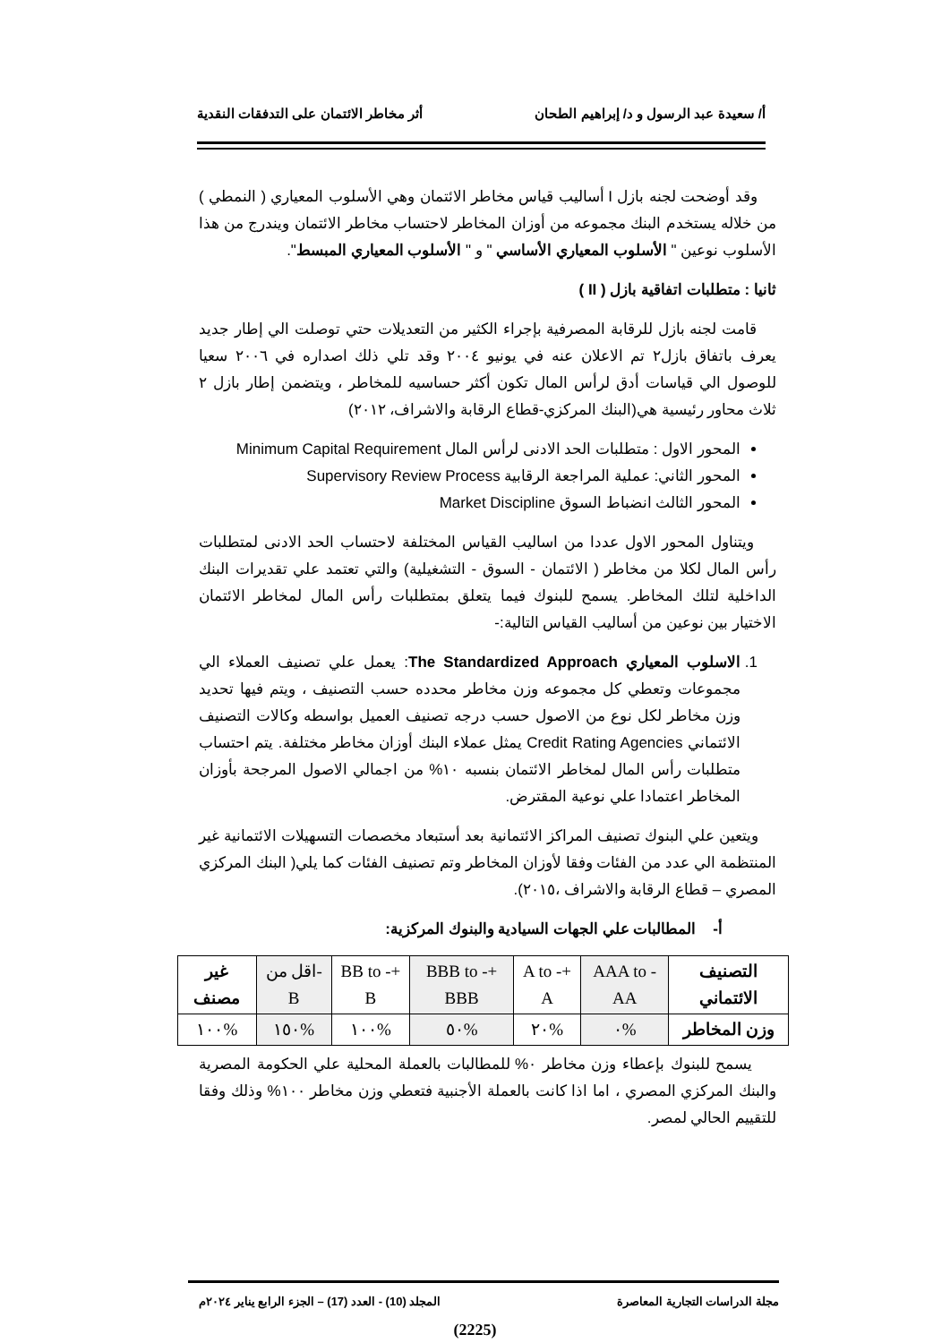أ/ سعيدة عبد الرسول و د/ إبراهيم الطحان أثر مخاطر الائتمان على التدفقات النقدية
وقد أوضحت لجنه بازل I أساليب قياس مخاطر الائتمان وهي الأسلوب المعياري ( النمطي ) من خلاله يستخدم البنك مجموعه من أوزان المخاطر لاحتساب مخاطر الائتمان ويندرج من هذا الأسلوب نوعين " الأسلوب المعياري الأساسي " و " الأسلوب المعياري المبسط".
ثانيا : متطلبات اتفاقية بازل ( II )
قامت لجنه بازل للرقابة المصرفية بإجراء الكثير من التعديلات حتي توصلت الي إطار جديد يعرف باتفاق بازل٢ تم الاعلان عنه في يونيو ٢٠٠٤ وقد تلي ذلك اصداره في ٢٠٠٦ سعيا للوصول الي قياسات أدق لرأس المال تكون أكثر حساسيه للمخاطر ، ويتضمن إطار بازل ٢ ثلاث محاور رئيسية هي(البنك المركزي-قطاع الرقابة والاشراف، ٢٠١٢)
المحور الاول : متطلبات الحد الادنى لرأس المال Minimum Capital Requirement
المحور الثاني: عملية المراجعة الرقابية Supervisory Review Process
المحور الثالث انضباط السوق Market Discipline
ويتناول المحور الاول عددا من اساليب القياس المختلفة لاحتساب الحد الادنى لمتطلبات رأس المال لكلا من مخاطر ( الائتمان - السوق - التشغيلية) والتي تعتمد علي تقديرات البنك الداخلية لتلك المخاطر. يسمح للبنوك فيما يتعلق بمتطلبات رأس المال لمخاطر الائتمان الاختيار بين نوعين من أساليب القياس التالية:-
1. الاسلوب المعياري The Standardized Approach: يعمل علي تصنيف العملاء الي مجموعات وتعطي كل مجموعه وزن مخاطر محدده حسب التصنيف ، ويتم فيها تحديد وزن مخاطر لكل نوع من الاصول حسب درجه تصنيف العميل بواسطه وكالات التصنيف الائتماني Credit Rating Agencies يمثل عملاء البنك أوزان مخاطر مختلفة. يتم احتساب متطلبات رأس المال لمخاطر الائتمان بنسبه ١٠% من اجمالي الاصول المرجحة بأوزان المخاطر اعتمادا علي نوعية المقترض.
ويتعين علي البنوك تصنيف المراكز الائتمانية بعد أستبعاد مخصصات التسهيلات الائتمانية غير المنتظمة الي عدد من الفئات وفقا لأوزان المخاطر وتم تصنيف الفئات كما يلي( البنك المركزي المصري – قطاع الرقابة والاشراف ،٢٠١٥).
أ- المطالبات علي الجهات السيادية والبنوك المركزية:
| التصنيف الائتماني | AAA to -AA | +A to - A | +BBB to -BBB | +BB to - B | -اقل من B | غير مصنف |
| وزن المخاطر | %٠ | %٢٠ | %٥٠ | %١٠٠ | %١٥٠ | %١٠٠ |
يسمح للبنوك بإعطاء وزن مخاطر ٠% للمطالبات بالعملة المحلية علي الحكومة المصرية والبنك المركزي المصري ، اما اذا كانت بالعملة الأجنبية فتعطي وزن مخاطر ١٠٠% وذلك وفقا للتقييم الحالي لمصر.
مجلة الدراسات التجارية المعاصرة المجلد (10) - العدد (17) – الجزء الرابع يناير ٢٠٢٤م
(2225)